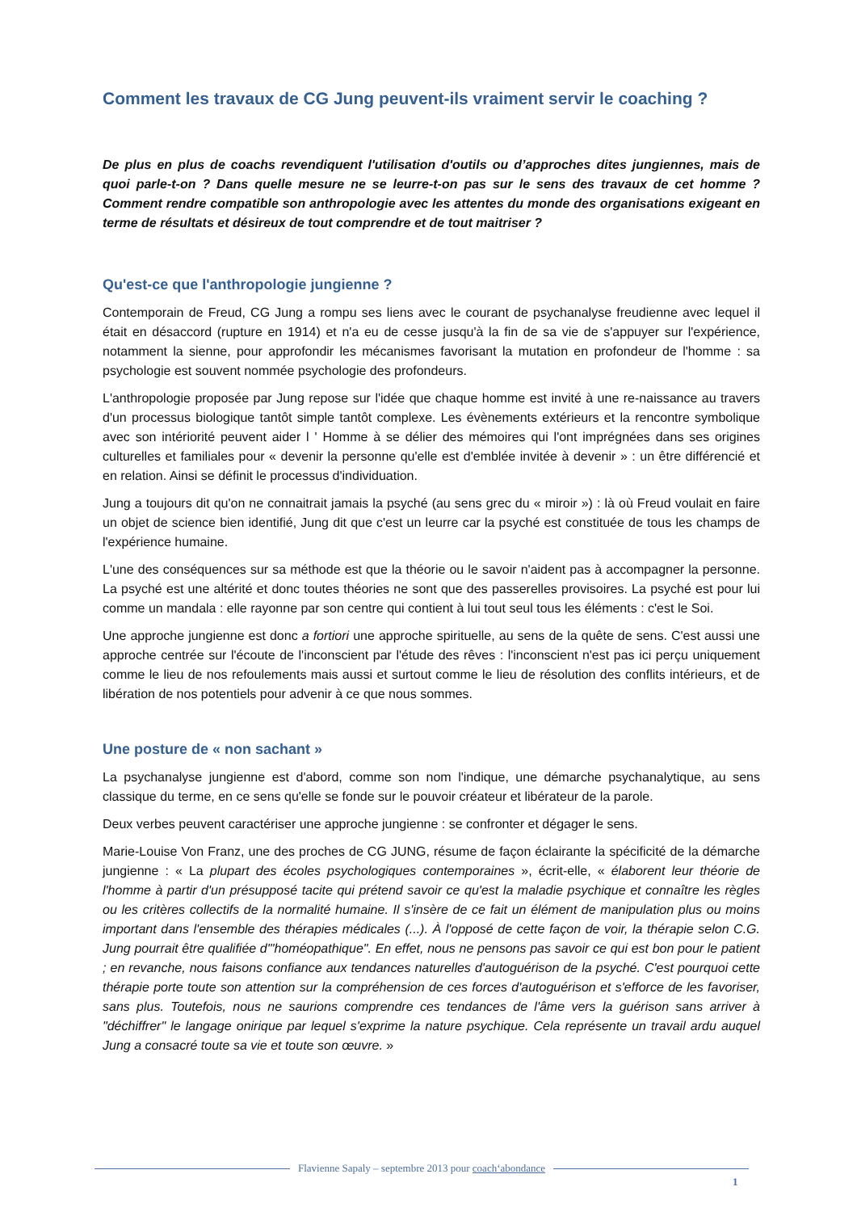Comment les travaux de CG Jung peuvent-ils vraiment servir le coaching ?
De plus en plus de coachs revendiquent l'utilisation d'outils ou d’approches dites jungiennes, mais de quoi parle-t-on ? Dans quelle mesure ne se leurre-t-on pas sur le sens des travaux de cet homme ? Comment rendre compatible son anthropologie avec les attentes du monde des organisations exigeant en terme de résultats et désireux de tout comprendre et de tout maitriser ?
Qu'est-ce que l'anthropologie jungienne ?
Contemporain de Freud, CG Jung a rompu ses liens avec le courant de psychanalyse freudienne avec lequel il était en désaccord (rupture en 1914) et n'a eu de cesse jusqu'à la fin de sa vie de s'appuyer sur l'expérience, notamment la sienne, pour approfondir les mécanismes favorisant la mutation en profondeur de l'homme : sa psychologie est souvent nommée psychologie des profondeurs.
L'anthropologie proposée par Jung repose sur l'idée que chaque homme est invité à une re-naissance au travers d'un processus biologique tantôt simple tantôt complexe. Les évènements extérieurs et la rencontre symbolique avec son intériorité peuvent aider l ' Homme à se délier des mémoires qui l'ont imprégnées dans ses origines culturelles et familiales pour « devenir la personne qu'elle est d'emblée invitée à devenir » : un être différencié et en relation. Ainsi se définit le processus d'individuation.
Jung a toujours dit qu'on ne connaitrait jamais la psyché (au sens grec du « miroir ») : là où Freud voulait en faire un objet de science bien identifié, Jung dit que c'est un leurre car la psyché est constituée de tous les champs de l'expérience humaine.
L'une des conséquences sur sa méthode est que la théorie ou le savoir n'aident pas à accompagner la personne. La psyché est une altérité et donc toutes théories ne sont que des passerelles provisoires. La psyché est pour lui comme un mandala : elle rayonne par son centre qui contient à lui tout seul tous les éléments : c'est le Soi.
Une approche jungienne est donc a fortiori une approche spirituelle, au sens de la quête de sens. C'est aussi une approche centrée sur l'écoute de l'inconscient par l'étude des rêves : l'inconscient n'est pas ici perçu uniquement comme le lieu de nos refoulements mais aussi et surtout comme le lieu de résolution des conflits intérieurs, et de libération de nos potentiels pour advenir à ce que nous sommes.
Une posture de « non sachant »
La psychanalyse jungienne est d'abord, comme son nom l'indique, une démarche psychanalytique, au sens classique du terme, en ce sens qu'elle se fonde sur le pouvoir créateur et libérateur de la parole.
Deux verbes peuvent caractériser une approche jungienne : se confronter et dégager le sens.
Marie-Louise Von Franz, une des proches de CG JUNG, résume de façon éclairante la spécificité de la démarche jungienne : « La plupart des écoles psychologiques contemporaines », écrit-elle, « élaborent leur théorie de l'homme à partir d'un présupposé tacite qui prétend savoir ce qu'est la maladie psychique et connaître les règles ou les critères collectifs de la normalité humaine. Il s'insère de ce fait un élément de manipulation plus ou moins important dans l'ensemble des thérapies médicales (...). À l'opposé de cette façon de voir, la thérapie selon C.G. Jung pourrait être qualifiée d'"homéopathique". En effet, nous ne pensons pas savoir ce qui est bon pour le patient ; en revanche, nous faisons confiance aux tendances naturelles d'autoguérison de la psyché. C'est pourquoi cette thérapie porte toute son attention sur la compréhension de ces forces d'autoguérison et s'efforce de les favoriser, sans plus. Toutefois, nous ne saurions comprendre ces tendances de l'âme vers la guérison sans arriver à "déchiffrer" le langage onirique par lequel s'exprime la nature psychique. Cela représente un travail ardu auquel Jung a consacré toute sa vie et toute son œuvre. »
Flavienne Sapaly – septembre 2013 pour coach‘abondance
1